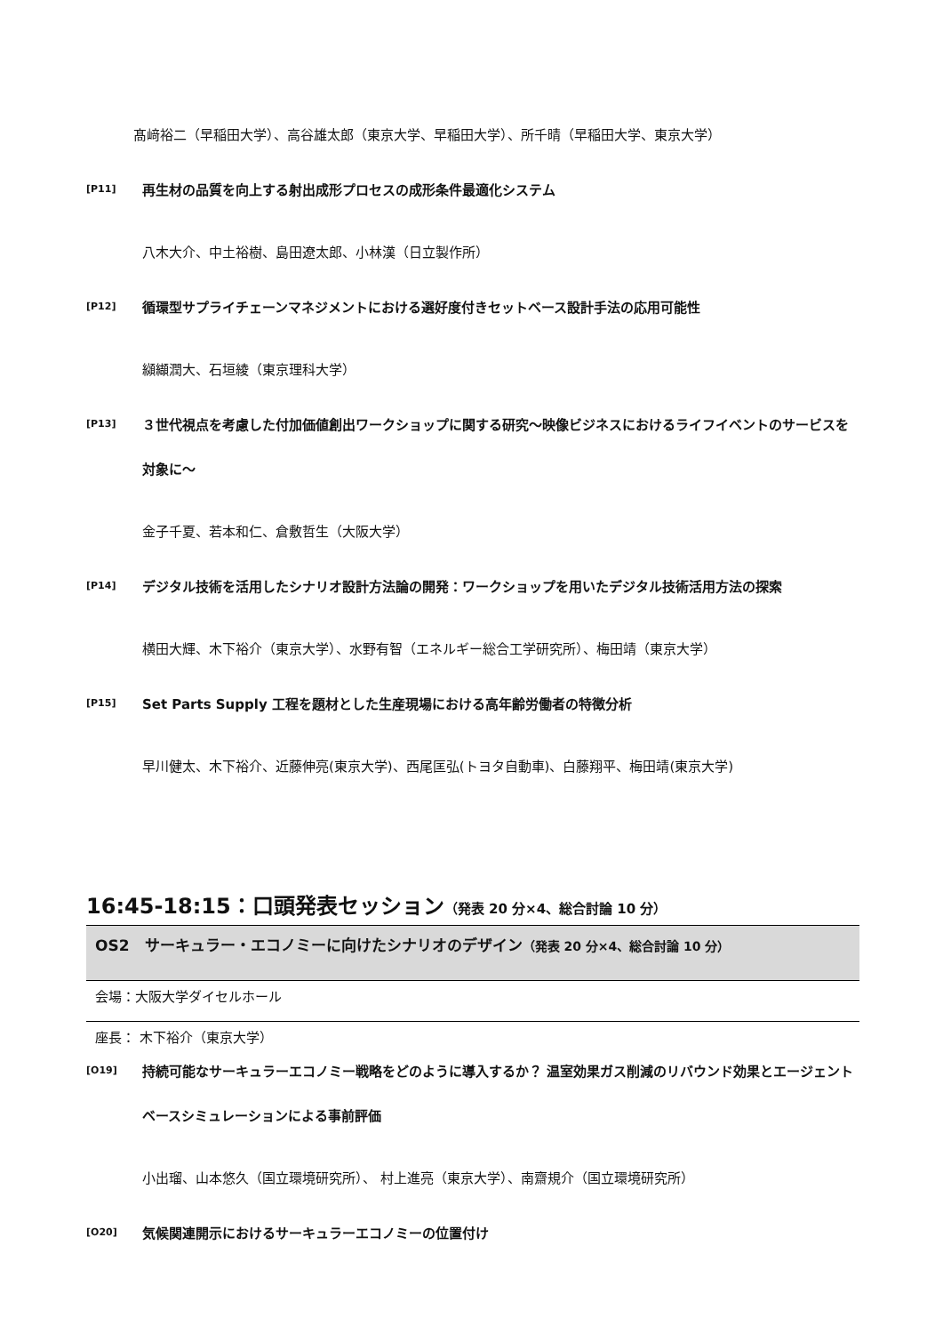髙﨑裕二（早稲田大学）、高谷雄太郎（東京大学、早稲田大学）、所千晴（早稲田大学、東京大学）
[P11]
再生材の品質を向上する射出成形プロセスの成形条件最適化システム
八木大介、中土裕樹、島田遼太郎、小林漢（日立製作所）
[P12]
循環型サプライチェーンマネジメントにおける選好度付きセットベース設計手法の応用可能性
纐纈潤大、石垣綾（東京理科大学）
[P13]
３世代視点を考慮した付加価値創出ワークショップに関する研究～映像ビジネスにおけるライフイベントのサービスを対象に～
金子千夏、若本和仁、倉敷哲生（大阪大学）
[P14]
デジタル技術を活用したシナリオ設計方法論の開発：ワークショップを用いたデジタル技術活用方法の探索
横田大輝、木下裕介（東京大学）、水野有智（エネルギー総合工学研究所）、梅田靖（東京大学）
[P15]
Set Parts Supply 工程を題材とした生産現場における高年齢労働者の特徴分析
早川健太、木下裕介、近藤伸亮(東京大学)、西尾匡弘(トヨタ自動車)、白藤翔平、梅田靖(東京大学)
16:45-18:15：口頭発表セッション（発表 20 分×4、総合討論 10 分）
OS2　サーキュラー・エコノミーに向けたシナリオのデザイン（発表 20 分×4、総合討論 10 分）
会場：大阪大学ダイセルホール
座長： 木下裕介（東京大学）
[O19]
持続可能なサーキュラーエコノミー戦略をどのように導入するか？ 温室効果ガス削減のリバウンド効果とエージェントベースシミュレーションによる事前評価
小出瑠、山本悠久（国立環境研究所）、 村上進亮（東京大学）、南齋規介（国立環境研究所）
[O20]
気候関連開示におけるサーキュラーエコノミーの位置付け